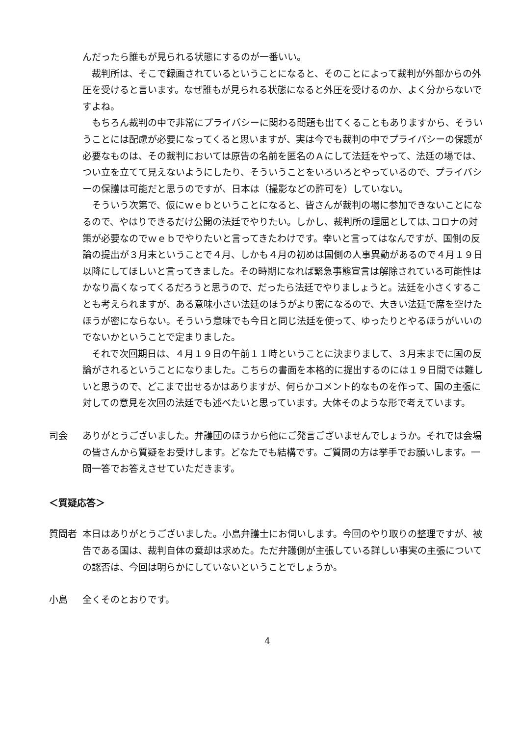んだったら誰もが見られる状態にするのが一番いい。
裁判所は、そこで録画されているということになると、そのことによって裁判が外部からの外圧を受けると言います。なぜ誰もが見られる状態になると外圧を受けるのか、よく分からないですよね。
もちろん裁判の中で非常にプライバシーに関わる問題も出てくることもありますから、そういうことには配慮が必要になってくると思いますが、実は今でも裁判の中でプライバシーの保護が必要なものは、その裁判においては原告の名前を匿名のＡにして法廷をやって、法廷の場では、つい立を立てて見えないようにしたり、そういうことをいろいろとやっているので、プライバシーの保護は可能だと思うのですが、日本は（撮影などの許可を）していない。
そういう次第で、仮にｗｅｂということになると、皆さんが裁判の場に参加できないことになるので、やはりできるだけ公開の法廷でやりたい。しかし、裁判所の理屈としては､コロナの対策が必要なのでｗｅｂでやりたいと言ってきたわけです。幸いと言ってはなんですが、国側の反論の提出が３月末ということで４月、しかも４月の初めは国側の人事異動があるので４月１９日以降にしてほしいと言ってきました。その時期になれば緊急事態宣言は解除されている可能性はかなり高くなってくるだろうと思うので、だったら法廷でやりましょうと。法廷を小さくすることも考えられますが、ある意味小さい法廷のほうがより密になるので、大きい法廷で席を空けたほうが密にならない。そういう意味でも今日と同じ法廷を使って、ゆったりとやるほうがいいのでないかということで定まりました。
それで次回期日は、４月１９日の午前１１時ということに決まりまして、３月末までに国の反論がされるということになりました。こちらの書面を本格的に提出するのには１９日間では難しいと思うので、どこまで出せるかはありますが、何らかコメント的なものを作って、国の主張に対しての意見を次回の法廷でも述べたいと思っています。大体そのような形で考えています。
司会 ありがとうございました。弁護団のほうから他にご発言ございませんでしょうか。それでは会場の皆さんから質疑をお受けします。どなたでも結構です。ご質問の方は挙手でお願いします。一問一答でお答えさせていただきます。
＜質疑応答＞
質問者 本日はありがとうございました。小島弁護士にお伺いします。今回のやり取りの整理ですが、被告である国は、裁判自体の棄却は求めた。ただ弁護側が主張している詳しい事実の主張についての認否は、今回は明らかにしていないということでしょうか。
小島 全くそのとおりです。
4